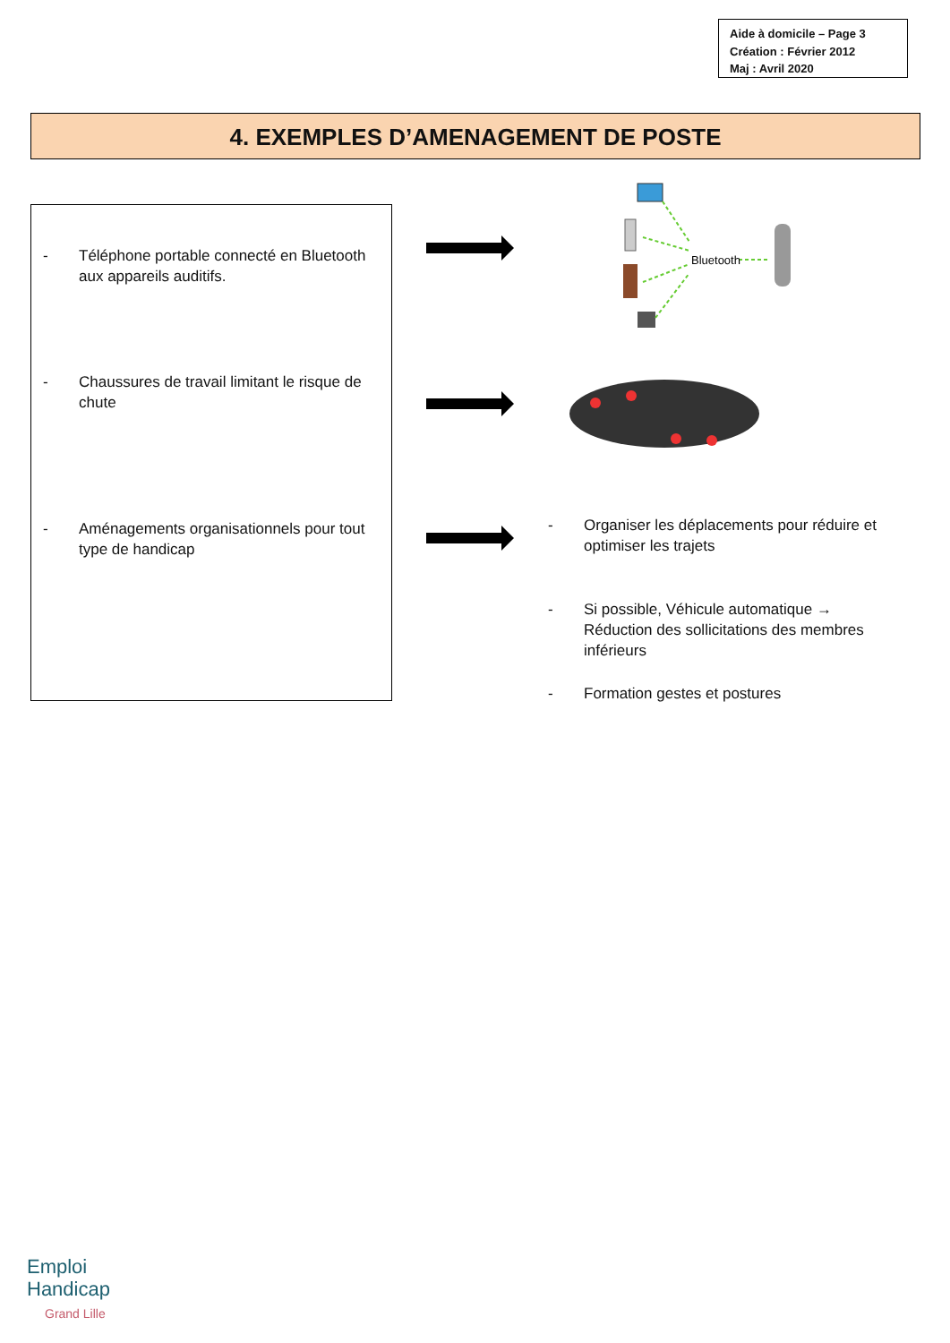Aide à domicile – Page 3
Création : Février 2012
Maj : Avril 2020
4. EXEMPLES D’AMENAGEMENT DE POSTE
- Téléphone portable connecté en Bluetooth aux appareils auditifs.
- Chaussures de travail limitant le risque de chute
- Aménagements organisationnels pour tout type de handicap
Bluetooth
- Organiser les déplacements pour réduire et optimiser les trajets
- Si possible, Véhicule automatique → Réduction des sollicitations des membres inférieurs
- Formation gestes et postures
Emploi
Handicap
Grand Lille